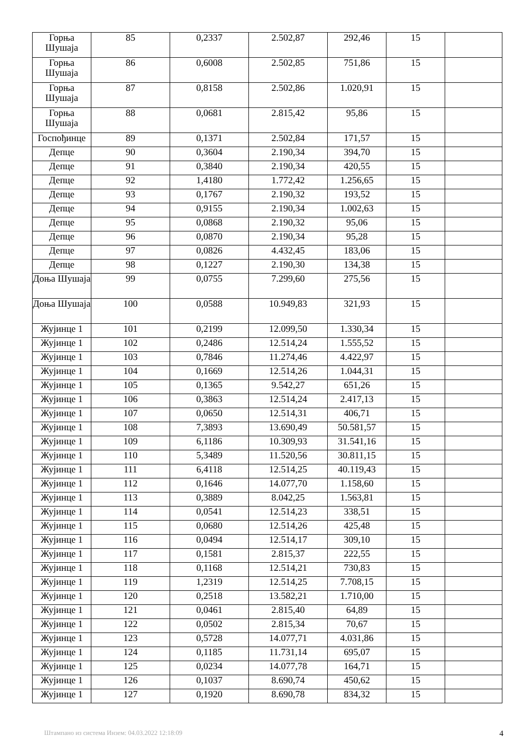| Горња Шушаја | 85 | 0,2337 | 2.502,87 | 292,46 | 15 | |
| Горња Шушаја | 86 | 0,6008 | 2.502,85 | 751,86 | 15 | |
| Горња Шушаја | 87 | 0,8158 | 2.502,86 | 1.020,91 | 15 | |
| Горња Шушаја | 88 | 0,0681 | 2.815,42 | 95,86 | 15 | |
| Госпођинце | 89 | 0,1371 | 2.502,84 | 171,57 | 15 | |
| Депце | 90 | 0,3604 | 2.190,34 | 394,70 | 15 | |
| Депце | 91 | 0,3840 | 2.190,34 | 420,55 | 15 | |
| Депце | 92 | 1,4180 | 1.772,42 | 1.256,65 | 15 | |
| Депце | 93 | 0,1767 | 2.190,32 | 193,52 | 15 | |
| Депце | 94 | 0,9155 | 2.190,34 | 1.002,63 | 15 | |
| Депце | 95 | 0,0868 | 2.190,32 | 95,06 | 15 | |
| Депце | 96 | 0,0870 | 2.190,34 | 95,28 | 15 | |
| Депце | 97 | 0,0826 | 4.432,45 | 183,06 | 15 | |
| Депце | 98 | 0,1227 | 2.190,30 | 134,38 | 15 | |
| Доња Шушаја | 99 | 0,0755 | 7.299,60 | 275,56 | 15 | |
| Доња Шушаја | 100 | 0,0588 | 10.949,83 | 321,93 | 15 | |
| Жујинце 1 | 101 | 0,2199 | 12.099,50 | 1.330,34 | 15 | |
| Жујинце 1 | 102 | 0,2486 | 12.514,24 | 1.555,52 | 15 | |
| Жујинце 1 | 103 | 0,7846 | 11.274,46 | 4.422,97 | 15 | |
| Жујинце 1 | 104 | 0,1669 | 12.514,26 | 1.044,31 | 15 | |
| Жујинце 1 | 105 | 0,1365 | 9.542,27 | 651,26 | 15 | |
| Жујинце 1 | 106 | 0,3863 | 12.514,24 | 2.417,13 | 15 | |
| Жујинце 1 | 107 | 0,0650 | 12.514,31 | 406,71 | 15 | |
| Жујинце 1 | 108 | 7,3893 | 13.690,49 | 50.581,57 | 15 | |
| Жујинце 1 | 109 | 6,1186 | 10.309,93 | 31.541,16 | 15 | |
| Жујинце 1 | 110 | 5,3489 | 11.520,56 | 30.811,15 | 15 | |
| Жујинце 1 | 111 | 6,4118 | 12.514,25 | 40.119,43 | 15 | |
| Жујинце 1 | 112 | 0,1646 | 14.077,70 | 1.158,60 | 15 | |
| Жујинце 1 | 113 | 0,3889 | 8.042,25 | 1.563,81 | 15 | |
| Жујинце 1 | 114 | 0,0541 | 12.514,23 | 338,51 | 15 | |
| Жујинце 1 | 115 | 0,0680 | 12.514,26 | 425,48 | 15 | |
| Жујинце 1 | 116 | 0,0494 | 12.514,17 | 309,10 | 15 | |
| Жујинце 1 | 117 | 0,1581 | 2.815,37 | 222,55 | 15 | |
| Жујинце 1 | 118 | 0,1168 | 12.514,21 | 730,83 | 15 | |
| Жујинце 1 | 119 | 1,2319 | 12.514,25 | 7.708,15 | 15 | |
| Жујинце 1 | 120 | 0,2518 | 13.582,21 | 1.710,00 | 15 | |
| Жујинце 1 | 121 | 0,0461 | 2.815,40 | 64,89 | 15 | |
| Жујинце 1 | 122 | 0,0502 | 2.815,34 | 70,67 | 15 | |
| Жујинце 1 | 123 | 0,5728 | 14.077,71 | 4.031,86 | 15 | |
| Жујинце 1 | 124 | 0,1185 | 11.731,14 | 695,07 | 15 | |
| Жујинце 1 | 125 | 0,0234 | 14.077,78 | 164,71 | 15 | |
| Жујинце 1 | 126 | 0,1037 | 8.690,74 | 450,62 | 15 | |
| Жујинце 1 | 127 | 0,1920 | 8.690,78 | 834,32 | 15 | |
Штампано из система Инзем: 04.03.2022 12:18:09 4